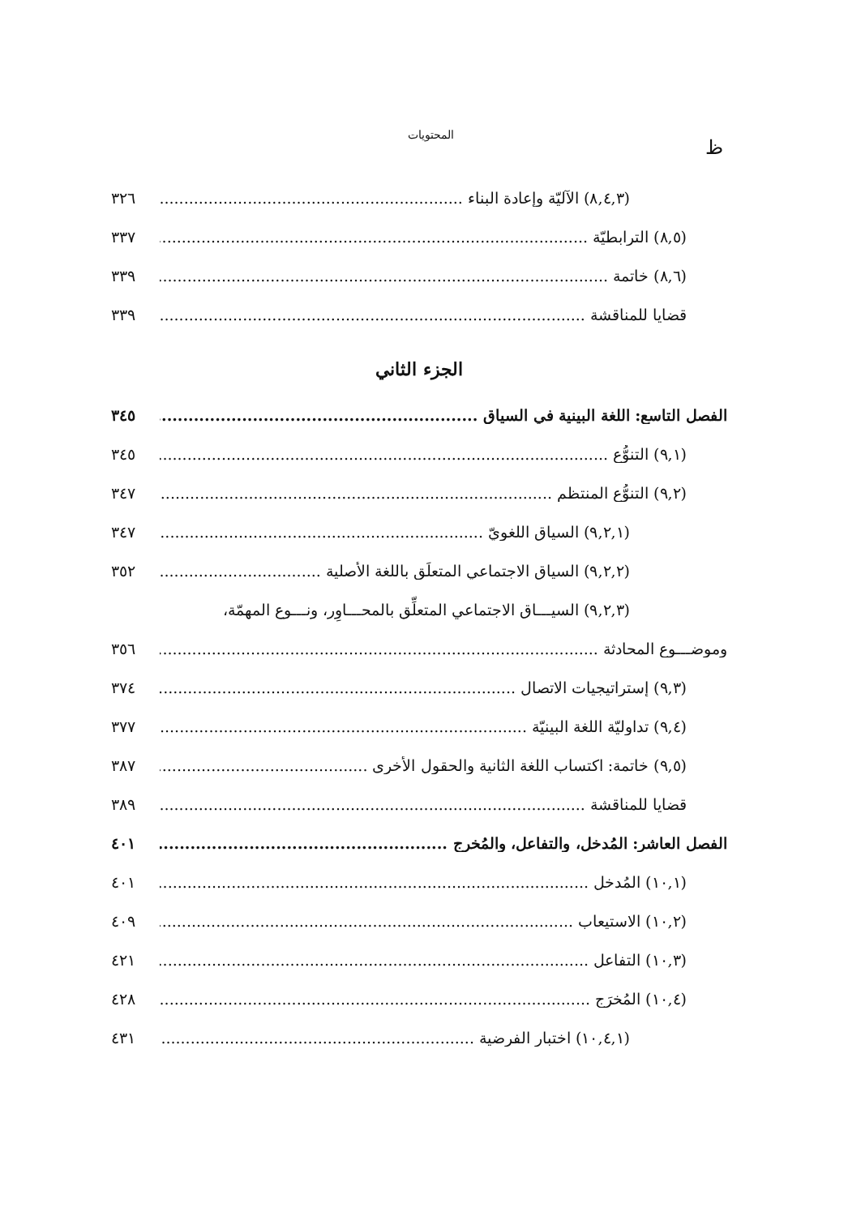ظ
المحتويات
(٨,٤,٣) الآليّة وإعادة البناء ٣٢٦
(٨,٥) الترابطيّة ٣٣٧
(٨,٦) خاتمة ٣٣٩
قضايا للمناقشة ٣٣٩
الجزء الثاني
الفصل التاسع: اللغة البينية في السياق ٣٤٥
(٩,١) التنوُّع ٣٤٥
(٩,٢) التنوُّع المنتظم ٣٤٧
(٩,٢,١) السياق اللغويّ ٣٤٧
(٩,٢,٢) السياق الاجتماعي المتعلِّق باللغة الأصلية ٣٥٢
(٩,٢,٣) السيـــاق الاجتماعي المتعلِّق بالمحـــاوِر، ونـــوع المهمّة،
وموضـــوع المحادثة ٣٥٦
(٩,٣) إستراتيجيات الاتصال ٣٧٤
(٩,٤) تداوليّة اللغة البينيّة ٣٧٧
(٩,٥) خاتمة: اكتساب اللغة الثانية والحقول الأخرى ٣٨٧
قضايا للمناقشة ٣٨٩
الفصل العاشر: المُدخل، والتفاعل، والمُخرج ٤٠١
(١٠,١) المُدخل ٤٠١
(١٠,٢) الاستيعاب ٤٠٩
(١٠,٣) التفاعل ٤٢١
(١٠,٤) المُخرَج ٤٢٨
(١٠,٤,١) اختبار الفرضية ٤٣١